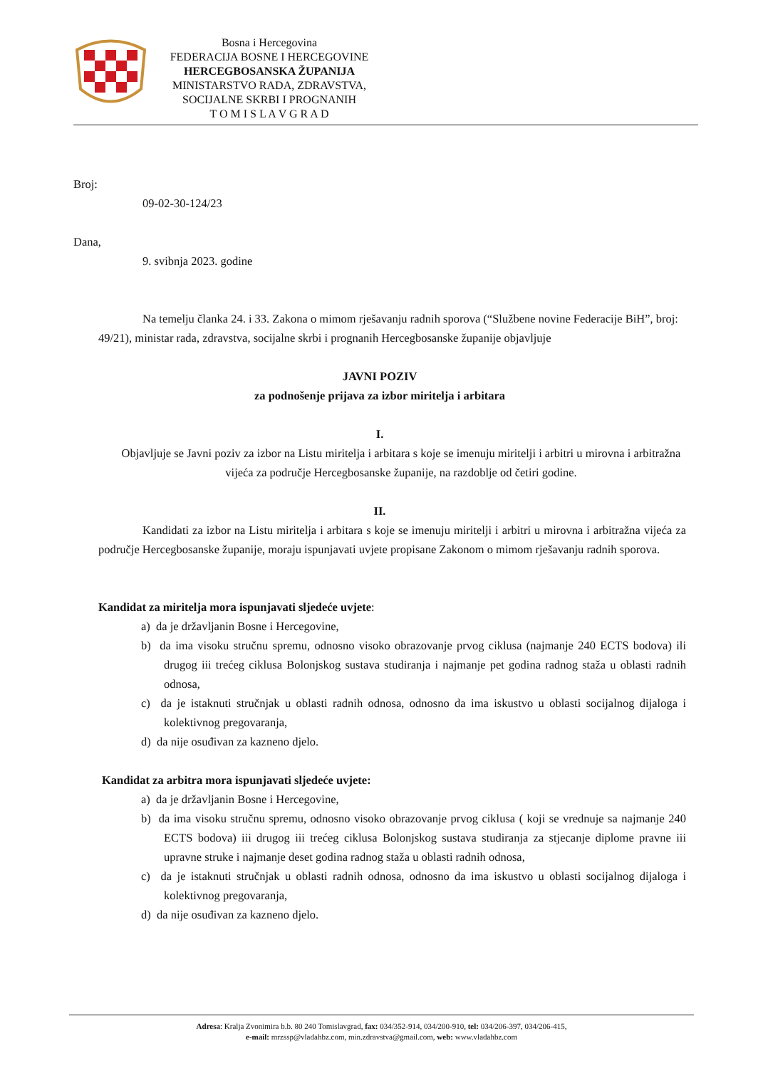Bosna i Hercegovina
FEDERACIJA BOSNE I HERCEGOVINE
HERCEGBOSANSKA ŽUPANIJA
MINISTARSTVO RADA, ZDRAVSTVA,
SOCIJALNE SKRBI I PROGNANIH
T O M I S L A V G R A D
Broj:
09-02-30-124/23
Dana,
9. svibnja 2023. godine
Na temelju članka 24. i 33. Zakona o mimom rješavanju radnih sporova (“Službene novine Federacije BiH”, broj: 49/21), ministar rada, zdravstva, socijalne skrbi i prognanih Hercegbosanske županije objavljuje
JAVNI POZIV
za podnošenje prijava za izbor miritelja i arbitara
I.
Objavljuje se Javni poziv za izbor na Listu miritelja i arbitara s koje se imenuju miritelji i arbitri u mirovna i arbitražna vijeća za područje Hercegbosanske županije, na razdoblje od četiri godine.
II.
Kandidati za izbor na Listu miritelja i arbitara s koje se imenuju miritelji i arbitri u mirovna i arbitražna vijeća za područje Hercegbosanske županije, moraju ispunjavati uvjete propisane Zakonom o mimom rješavanju radnih sporova.
Kandidat za miritelja mora ispunjavati sljedeće uvjete:
a) da je državljanin Bosne i Hercegovine,
b) da ima visoku stručnu spremu, odnosno visoko obrazovanje prvog ciklusa (najmanje 240 ECTS bodova) ili drugog iii trećeg ciklusa Bolonjskog sustava studiranja i najmanje pet godina radnog staža u oblasti radnih odnosa,
c) da je istaknuti stručnjak u oblasti radnih odnosa, odnosno da ima iskustvo u oblasti socijalnog dijaloga i kolektivnog pregovaranja,
d) da nije osuđivan za kazneno djelo.
Kandidat za arbitra mora ispunjavati sljedeće uvjete:
a) da je državljanin Bosne i Hercegovine,
b) da ima visoku stručnu spremu, odnosno visoko obrazovanje prvog ciklusa ( koji se vrednuje sa najmanje 240 ECTS bodova) iii drugog iii trećeg ciklusa Bolonjskog sustava studiranja za stjecanje diplome pravne iii upravne struke i najmanje deset godina radnog staža u oblasti radnih odnosa,
c) da je istaknuti stručnjak u oblasti radnih odnosa, odnosno da ima iskustvo u oblasti socijalnog dijaloga i kolektivnog pregovaranja,
d) da nije osuđivan za kazneno djelo.
Adresa: Kralja Zvonimira b.b. 80 240 Tomislavgrad, fax: 034/352-914, 034/200-910, tel: 034/206-397, 034/206-415,
e-mail: mrzssp@vladahbz.com, min.zdravstva@gmail.com, web: www.vladahbz.com